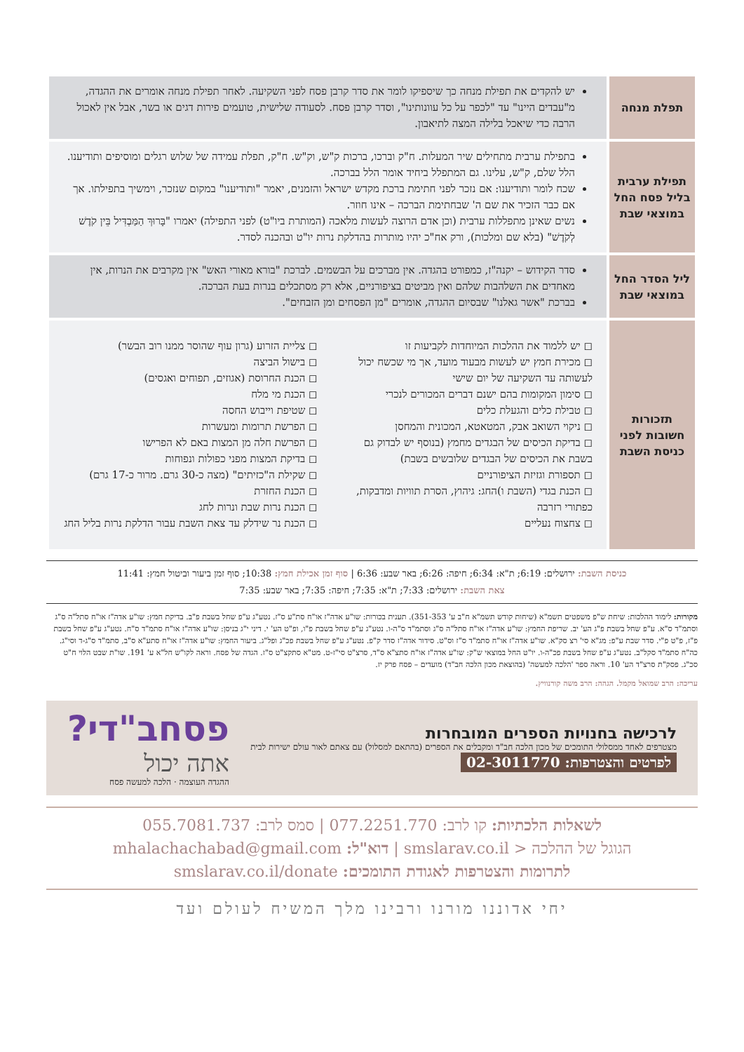| תפלת מנחה | יש להקדים את תפילת מנחה כך שיספיקו לומר את סדר קרבן פסח לפני השקיעה. לאחר תפילת מנחה אומרים את ההגדה, מ"עבדים היינו" עד "לכפר על כל עוונותינו", וסדר קרבן פסח. לסעודה שלישית, טועמים פירות דגים או בשר, אבל אין לאכול הרבה כדי שיאכל בלילה המצה לתיאבון. |
| תפילת ערבית בליל פסח החל במוצאי שבת | בתפילת ערבית מתחילים שיר המעלות. ח"ק וברכו, ברכות ק"ש, וק"ש. ח"ק, תפלת עמידה של שלוש רגלים ומוסיפים ותודיענו. הלל שלם, ק"ש, עלינו. גם המתפלל ביחיד אומר הלל בברכה. שכח לומר ותודיענו: אם נזכר לפני חתימת ברכת מקדש ישראל והזמנים, יאמר "ותודיענו" במקום שנזכר, וימשיך בתפילתו. אך אם כבר הזכיר את שם ה' שבחתימת הברכה – אינו חוזר. נשים שאינן מתפללות ערבית (וכן אדם הרוצה לעשות מלאכה (המותרת ביו"ט) לפני התפילה) יאמרו "בָּרוּךְ הַמַּבְדִּיל בֵּין קֹדֶשׁ לְקֹדֶשׁ" (בלא שם ומלכות), ורק אח"כ יהיו מותרות בהדלקת נרות יו"ט ובהכנה לסדר. |
| ליל הסדר החל במוצאי שבת | סדר הקידוש – יקנה"ז, כמפורט בהגדה. אין מברכים על הבשמים. לברכת "בורא מאורי האש" אין מקרבים את הנרות, אין מאחדים את השלהבות שלהם ואין מביטים בציפורניים, אלא רק מסתכלים בנרות בעת הברכה. בברכת "אשר גאלנו" שבסיום ההגדה, אומרים "מן הפסחים ומן הזבחים". |
| תזכורות חשובות לפני כניסת השבת | ◻ יש ללמוד את ההלכות המיוחדות לקביעות זו ◻ מכירת חמץ יש לעשות מבעוד מועד, אך מי שכשח יכול לעשותה עד השקיעה של יום שישי ◻ סימון המקומות בהם ישנם דברים המכורים לנכרי ◻ טבילת כלים והגעלת כלים ◻ ניקוי השואב אבק, המטאטא, המכונית והמחסן ◻ בדיקת הכיסים של הבגדים מחמץ (בנוסף יש לבדוק גם בשבת את הכיסים של הבגדים שלובשים בשבת) ◻ תספורת וגזיזת הציפורניים ◻ הכנת בגדי (השבת ו)החג: גיהוץ, הסרת תוויות ומדבקות, כפתורי רזרבה ◻ צחצוח נעליים ◻ צליית הזרוע (גרון עוף שהוסר ממנו רוב הבשר) ◻ בישול הביצה ◻ הכנת החרוסת (אגוזים, תפוחים ואגסים) ◻ הכנת מי מלח ◻ שטיפת וייבוש החסה ◻ הפרשת תרומות ומעשרות ◻ הפרשת חלה מן המצות באם לא הפרישו ◻ בדיקת המצות מפני כפולות ונפוחות ◻ שקילת ה"כזיתים" (מצה כ-30 גרם. מרור כ-17 גרם) ◻ הכנת החזרת ◻ הכנת נרות שבת ונרות לחג ◻ הכנת נר שידלק עד צאת השבת עבור הדלקת נרות בליל החג |
כניסת השבת: ירושלים: 6:19; ת"א: 6:34; חיפה: 6:26; באר שבע: 6:36 | סוף זמן אכילת חמץ: 10:38; סוף זמן ביעור וביטול חמץ: 11:41
צאת השבת: ירושלים: 7:33; ת"א: 7:35; חיפה: 7:35; באר שבע: 7:35
מקורות: לימוד ההלכות: שיחת ש"פ משפטים תשמ"א (שיחות קודש תשמ"א ח"ב ע' 351-353). תענית בכורות: שו"ע אדה"ז או"ח סת"ע ס"ז. נטע"ג ע"פ שחל בשבת פ"ב. בדיקת חמץ: שו"ע אדה"ז או"ח סתל"ה ס"ג וסתמ"ד ס"א. ע"פ שחל בשבת פ"ג הע' יב. שריפת החמץ: שו"ע אדה"ז או"ח סתל"ה ס"ג וסתמ"ד ס"ה-ו. נטע"ג ע"פ שחל בשבת פ"ו, ופ"ט הע' י. דיני י"ג בניסן: שו"ע אדה"ז או"ח סתמ"ד ס"ח. נטע"ג ע"פ שחל בשבת פ"ז, פ"ט פ"י. סדר שבת ע"פ: מג"א סי' רצ סק"א. שו"ע אדה"ז או"ח סתמ"ד ס"ז וס"ט. סידור אדה"ז סדר ק"פ. נטע"ג ע"פ שחל בשבת פכ"ג ופל"ג. ביעור החמץ: שו"ע אדה"ז או"ח סתע"א ס"ב, סתמ"ד ס"ג-ד וסי"ג. כה"ח סתמ"ד סקל"ב. נטע"ג ע"פ שחל בשבת פכ"ה-ו. יו"ט החל במוצאי ש"ק: שו"ע אדה"ז או"ח סתצ"א ס"ד, סרצ"ט סי"ז-ט. מט"א סתקצ"ט ס"ז. הגדה של פסח. וראה לקו"ש חל"א ע' 191. שו"ת שבט הלוי ח"ט סכ"ג. פסק"ת סרצ"ד הע' 10. וראה ספר 'הלכה למעשה' (בהוצאת מכון הלכה חב"ד) מועדים – פסח פרק יז.
עריכה: הרב שמואל מקמל. הגהה: הרב משה קורנוויץ.
לרכישה בחנויות הספרים המובחרות
מצטרפים לאחד ממסלולי התומכים של מכון הלכה חב"ד ומקבלים את הספרים (בהתאם למסלול) עם צאתם לאור עולם ישירות לבית
לפרטים והצטרפות: 02-3011770
פסחב"די?
אתה יכול
ההגדה העוצמה · הלכה למעשה פסח
לשאלות הלכתיות: קו לרב: 077.2251.770 | סמס לרב: 055.7081.737
הגוגל של ההלכה < smslarav.co.il | דוא"ל: mhalachachabad@gmail.com
לתרומות והצטרפות לאגודת התומכים: smslarav.co.il/donate
יחי אדוננו מורנו ורבינו מלך המשיח לעולם ועד